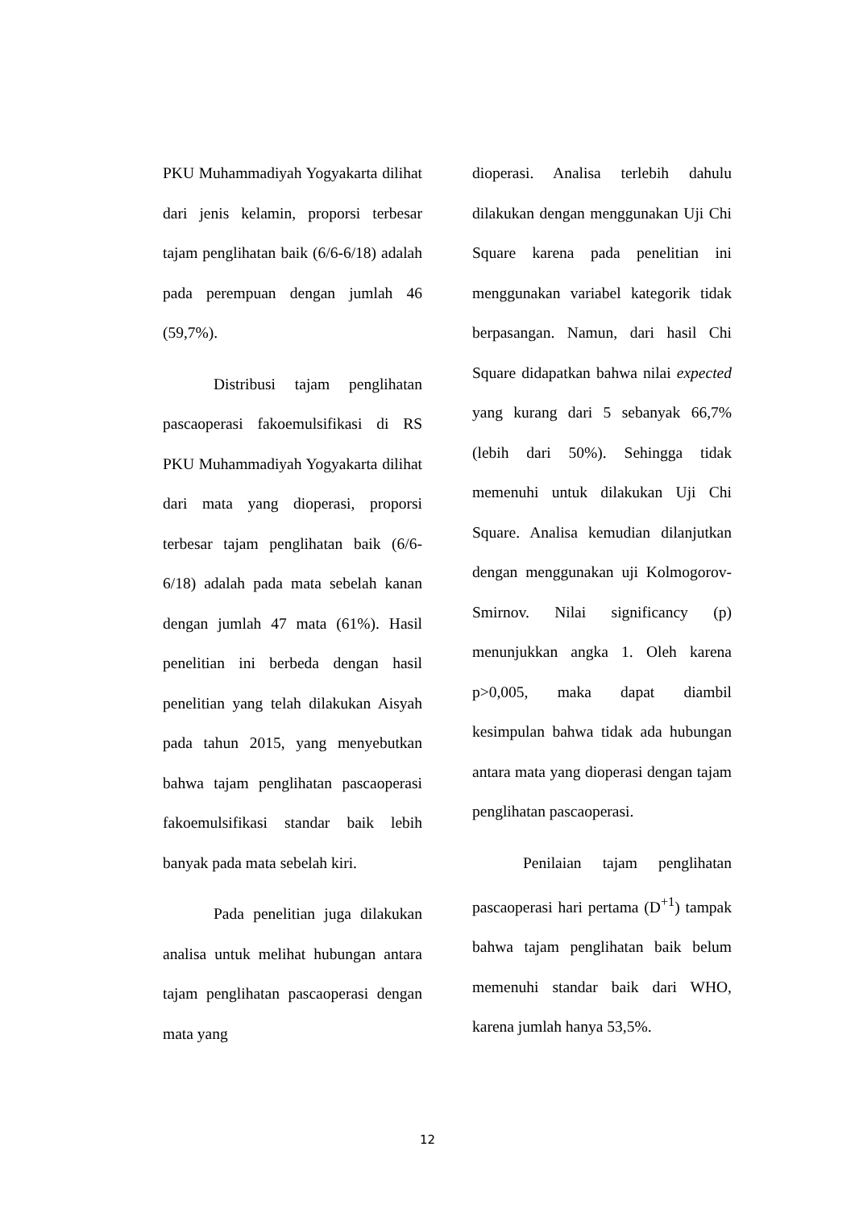PKU Muhammadiyah Yogyakarta dilihat dari jenis kelamin, proporsi terbesar tajam penglihatan baik (6/6-6/18) adalah pada perempuan dengan jumlah 46 (59,7%).
Distribusi tajam penglihatan pascaoperasi fakoemulsifikasi di RS PKU Muhammadiyah Yogyakarta dilihat dari mata yang dioperasi, proporsi terbesar tajam penglihatan baik (6/6-6/18) adalah pada mata sebelah kanan dengan jumlah 47 mata (61%). Hasil penelitian ini berbeda dengan hasil penelitian yang telah dilakukan Aisyah pada tahun 2015, yang menyebutkan bahwa tajam penglihatan pascaoperasi fakoemulsifikasi standar baik lebih banyak pada mata sebelah kiri.
Pada penelitian juga dilakukan analisa untuk melihat hubungan antara tajam penglihatan pascaoperasi dengan mata yang
dioperasi. Analisa terlebih dahulu dilakukan dengan menggunakan Uji Chi Square karena pada penelitian ini menggunakan variabel kategorik tidak berpasangan. Namun, dari hasil Chi Square didapatkan bahwa nilai expected yang kurang dari 5 sebanyak 66,7% (lebih dari 50%). Sehingga tidak memenuhi untuk dilakukan Uji Chi Square. Analisa kemudian dilanjutkan dengan menggunakan uji Kolmogorov-Smirnov. Nilai significancy (p) menunjukkan angka 1. Oleh karena p>0,005, maka dapat diambil kesimpulan bahwa tidak ada hubungan antara mata yang dioperasi dengan tajam penglihatan pascaoperasi.
Penilaian tajam penglihatan pascaoperasi hari pertama (D<sup>+1</sup>) tampak bahwa tajam penglihatan baik belum memenuhi standar baik dari WHO, karena jumlah hanya 53,5%.
12